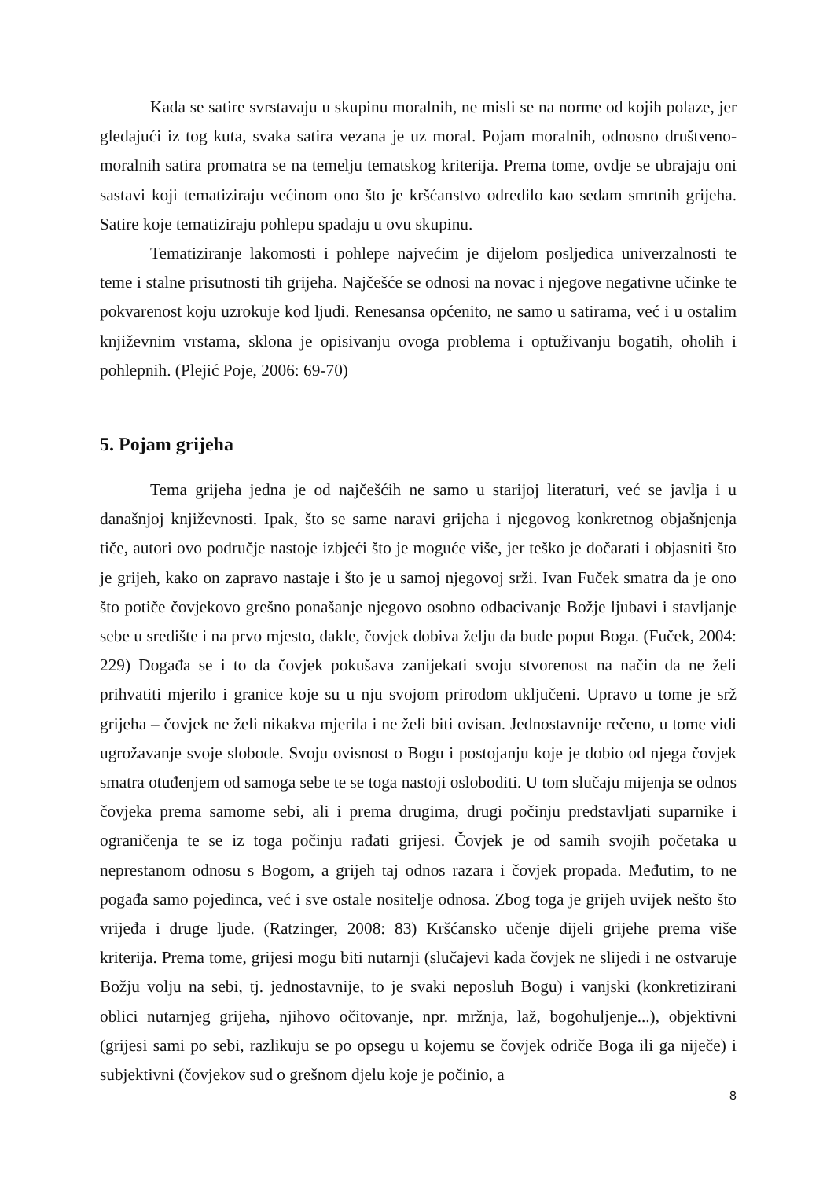Kada se satire svrstavaju u skupinu moralnih, ne misli se na norme od kojih polaze, jer gledajući iz tog kuta, svaka satira vezana je uz moral. Pojam moralnih, odnosno društveno-moralnih satira promatra se na temelju tematskog kriterija. Prema tome, ovdje se ubrajaju oni sastavi koji tematiziraju većinom ono što je kršćanstvo odredilo kao sedam smrtnih grijeha. Satire koje tematiziraju pohlepu spadaju u ovu skupinu.
Tematiziranje lakomosti i pohlepe najvećim je dijelom posljedica univerzalnosti te teme i stalne prisutnosti tih grijeha. Najčešće se odnosi na novac i njegove negativne učinke te pokvarenost koju uzrokuje kod ljudi. Renesansa općenito, ne samo u satirama, već i u ostalim književnim vrstama, sklona je opisivanju ovoga problema i optuživanju bogatih, oholih i pohlepnih. (Plejić Poje, 2006: 69-70)
5. Pojam grijeha
Tema grijeha jedna je od najčešćih ne samo u starijoj literaturi, već se javlja i u današnjoj književnosti. Ipak, što se same naravi grijeha i njegovog konkretnog objašnjenja tiče, autori ovo područje nastoje izbjeći što je moguće više, jer teško je dočarati i objasniti što je grijeh, kako on zapravo nastaje i što je u samoj njegovoj srži. Ivan Fuček smatra da je ono što potiče čovjekovo grešno ponašanje njegovo osobno odbacivanje Božje ljubavi i stavljanje sebe u središte i na prvo mjesto, dakle, čovjek dobiva želju da bude poput Boga. (Fuček, 2004: 229) Događa se i to da čovjek pokušava zanijekati svoju stvorenost na način da ne želi prihvatiti mjerilo i granice koje su u nju svojom prirodom uključeni. Upravo u tome je srž grijeha – čovjek ne želi nikakva mjerila i ne želi biti ovisan. Jednostavnije rečeno, u tome vidi ugrožavanje svoje slobode. Svoju ovisnost o Bogu i postojanju koje je dobio od njega čovjek smatra otuđenjem od samoga sebe te se toga nastoji osloboditi. U tom slučaju mijenja se odnos čovjeka prema samome sebi, ali i prema drugima, drugi počinju predstavljati suparnike i ograničenja te se iz toga počinju rađati grijesi. Čovjek je od samih svojih početaka u neprestanom odnosu s Bogom, a grijeh taj odnos razara i čovjek propada. Međutim, to ne pogađa samo pojedinca, već i sve ostale nositelje odnosa. Zbog toga je grijeh uvijek nešto što vrijeđa i druge ljude. (Ratzinger, 2008: 83) Kršćansko učenje dijeli grijehe prema više kriterija. Prema tome, grijesi mogu biti nutarnji (slučajevi kada čovjek ne slijedi i ne ostvaruje Božju volju na sebi, tj. jednostavnije, to je svaki neposluh Bogu) i vanjski (konkretizirani oblici nutarnjeg grijeha, njihovo očitovanje, npr. mržnja, laž, bogohuljenje...), objektivni (grijesi sami po sebi, razlikuju se po opsegu u kojemu se čovjek odriče Boga ili ga niječe) i subjektivni (čovjekov sud o grešnom djelu koje je počinio, a
8